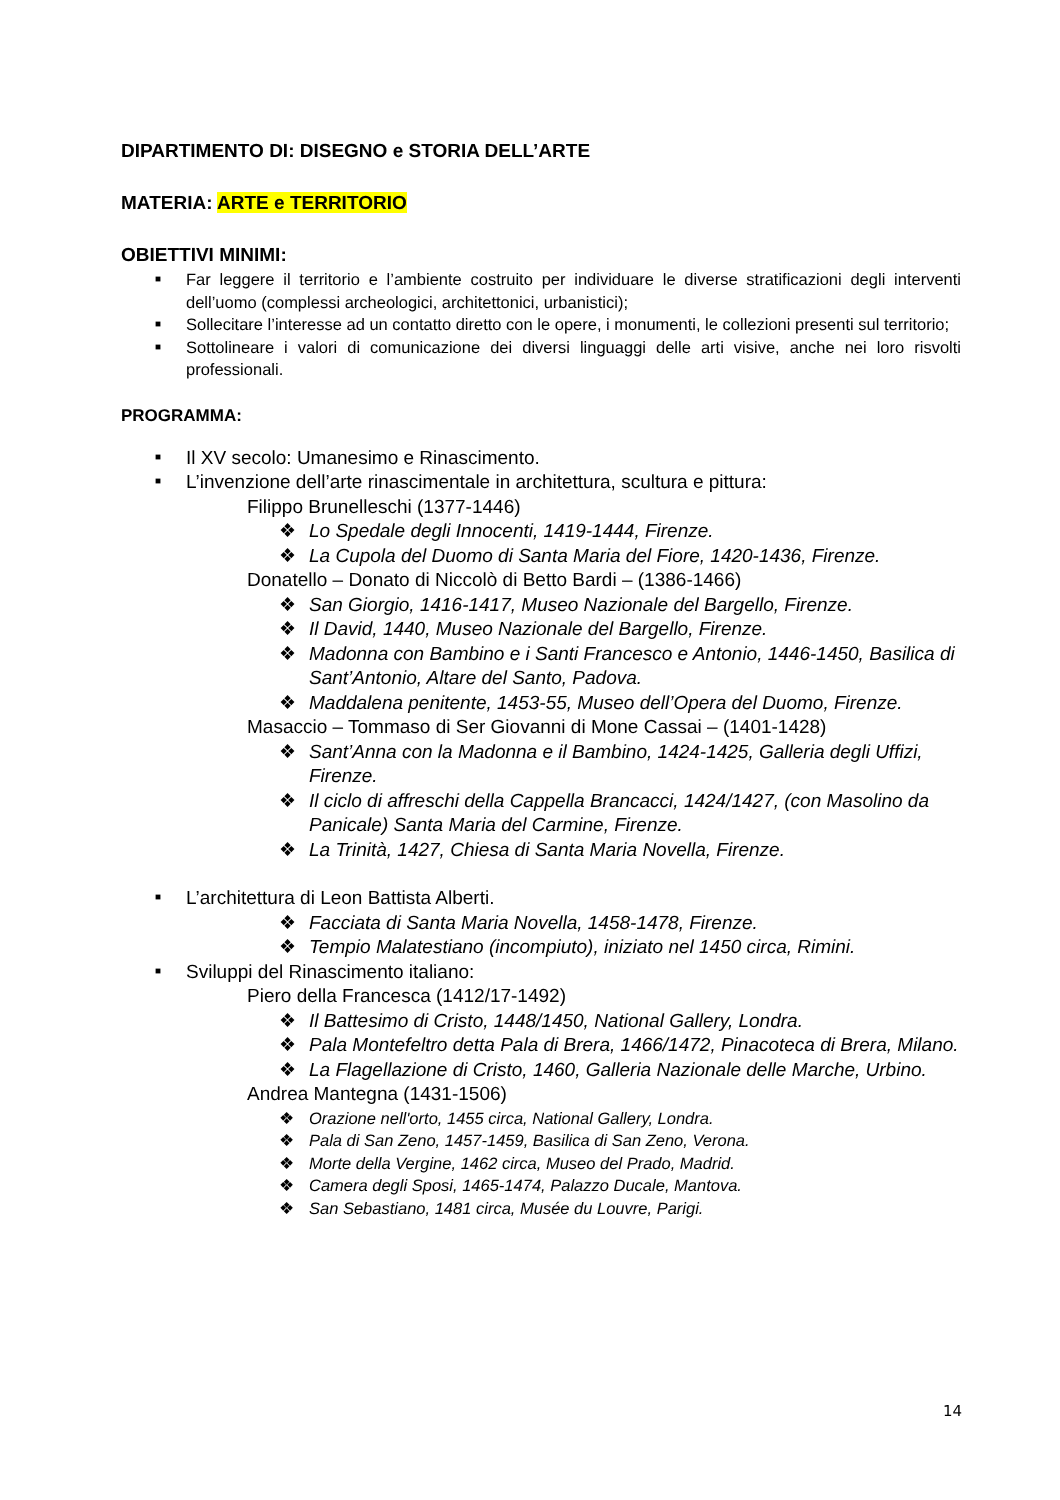DIPARTIMENTO DI: DISEGNO e STORIA DELL’ARTE
MATERIA: ARTE e TERRITORIO
OBIETTIVI MINIMI:
■ Far leggere il territorio e l’ambiente costruito per individuare le diverse stratificazioni degli interventi dell’uomo (complessi archeologici, architettonici, urbanistici);
■ Sollecitare l’interesse ad un contatto diretto con le opere, i monumenti, le collezioni presenti sul territorio;
■ Sottolineare i valori di comunicazione dei diversi linguaggi delle arti visive, anche nei loro risvolti professionali.
PROGRAMMA:
■ Il XV secolo: Umanesimo e Rinascimento.
■ L’invenzione dell’arte rinascimentale in architettura, scultura e pittura:
Filippo Brunelleschi (1377-1446)
❖ Lo Spedale degli Innocenti, 1419-1444, Firenze.
❖ La Cupola del Duomo di Santa Maria del Fiore, 1420-1436, Firenze.
Donatello – Donato di Niccolò di Betto Bardi – (1386-1466)
❖ San Giorgio, 1416-1417, Museo Nazionale del Bargello, Firenze.
❖ Il David, 1440, Museo Nazionale del Bargello, Firenze.
❖ Madonna con Bambino e i Santi Francesco e Antonio, 1446-1450, Basilica di Sant’Antonio, Altare del Santo, Padova.
❖ Maddalena penitente, 1453-55, Museo dell’Opera del Duomo, Firenze.
Masaccio – Tommaso di Ser Giovanni di Mone Cassai – (1401-1428)
❖ Sant’Anna con la Madonna e il Bambino, 1424-1425, Galleria degli Uffizi, Firenze.
❖ Il ciclo di affreschi della Cappella Brancacci, 1424/1427, (con Masolino da Panicale) Santa Maria del Carmine, Firenze.
❖ La Trinità, 1427, Chiesa di Santa Maria Novella, Firenze.
■ L’architettura di Leon Battista Alberti.
❖ Facciata di Santa Maria Novella, 1458-1478, Firenze.
❖ Tempio Malatestiano (incompiuto), iniziato nel 1450 circa, Rimini.
■ Sviluppi del Rinascimento italiano:
Piero della Francesca (1412/17-1492)
❖ Il Battesimo di Cristo, 1448/1450, National Gallery, Londra.
❖ Pala Montefeltro detta Pala di Brera, 1466/1472, Pinacoteca di Brera, Milano.
❖ La Flagellazione di Cristo, 1460, Galleria Nazionale delle Marche, Urbino.
Andrea Mantegna (1431-1506)
❖ Orazione nell'orto, 1455 circa, National Gallery, Londra.
❖ Pala di San Zeno, 1457-1459, Basilica di San Zeno, Verona.
❖ Morte della Vergine, 1462 circa, Museo del Prado, Madrid.
❖ Camera degli Sposi, 1465-1474, Palazzo Ducale, Mantova.
❖ San Sebastiano, 1481 circa, Musée du Louvre, Parigi.
14